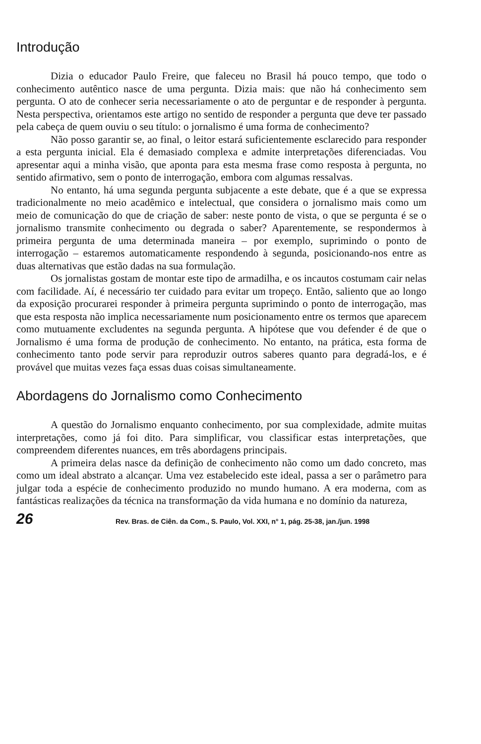Introdução
Dizia o educador Paulo Freire, que faleceu no Brasil há pouco tempo, que todo o conhecimento autêntico nasce de uma pergunta. Dizia mais: que não há conhecimento sem pergunta. O ato de conhecer seria necessariamente o ato de perguntar e de responder à pergunta. Nesta perspectiva, orientamos este artigo no sentido de responder a pergunta que deve ter passado pela cabeça de quem ouviu o seu título: o jornalismo é uma forma de conhecimento?
Não posso garantir se, ao final, o leitor estará suficientemente esclarecido para responder a esta pergunta inicial. Ela é demasiado complexa e admite interpretações diferenciadas. Vou apresentar aqui a minha visão, que aponta para esta mesma frase como resposta à pergunta, no sentido afirmativo, sem o ponto de interrogação, embora com algumas ressalvas.
No entanto, há uma segunda pergunta subjacente a este debate, que é a que se expressa tradicionalmente no meio acadêmico e intelectual, que considera o jornalismo mais como um meio de comunicação do que de criação de saber: neste ponto de vista, o que se pergunta é se o jornalismo transmite conhecimento ou degrada o saber? Aparentemente, se respondermos à primeira pergunta de uma determinada maneira – por exemplo, suprimindo o ponto de interrogação – estaremos automaticamente respondendo à segunda, posicionando-nos entre as duas alternativas que estão dadas na sua formulação.
Os jornalistas gostam de montar este tipo de armadilha, e os incautos costumam cair nelas com facilidade. Aí, é necessário ter cuidado para evitar um tropeço. Então, saliento que ao longo da exposição procurarei responder à primeira pergunta suprimindo o ponto de interrogação, mas que esta resposta não implica necessariamente num posicionamento entre os termos que aparecem como mutuamente excludentes na segunda pergunta. A hipótese que vou defender é de que o Jornalismo é uma forma de produção de conhecimento. No entanto, na prática, esta forma de conhecimento tanto pode servir para reproduzir outros saberes quanto para degradá-los, e é provável que muitas vezes faça essas duas coisas simultaneamente.
Abordagens do Jornalismo como Conhecimento
A questão do Jornalismo enquanto conhecimento, por sua complexidade, admite muitas interpretações, como já foi dito. Para simplificar, vou classificar estas interpretações, que compreendem diferentes nuances, em três abordagens principais.
A primeira delas nasce da definição de conhecimento não como um dado concreto, mas como um ideal abstrato a alcançar. Uma vez estabelecido este ideal, passa a ser o parâmetro para julgar toda a espécie de conhecimento produzido no mundo humano. A era moderna, com as fantásticas realizações da técnica na transformação da vida humana e no domínio da natureza,
26 Rev. Bras. de Ciên. da Com., S. Paulo, Vol. XXI, n° 1, pág. 25-38, jan./jun. 1998